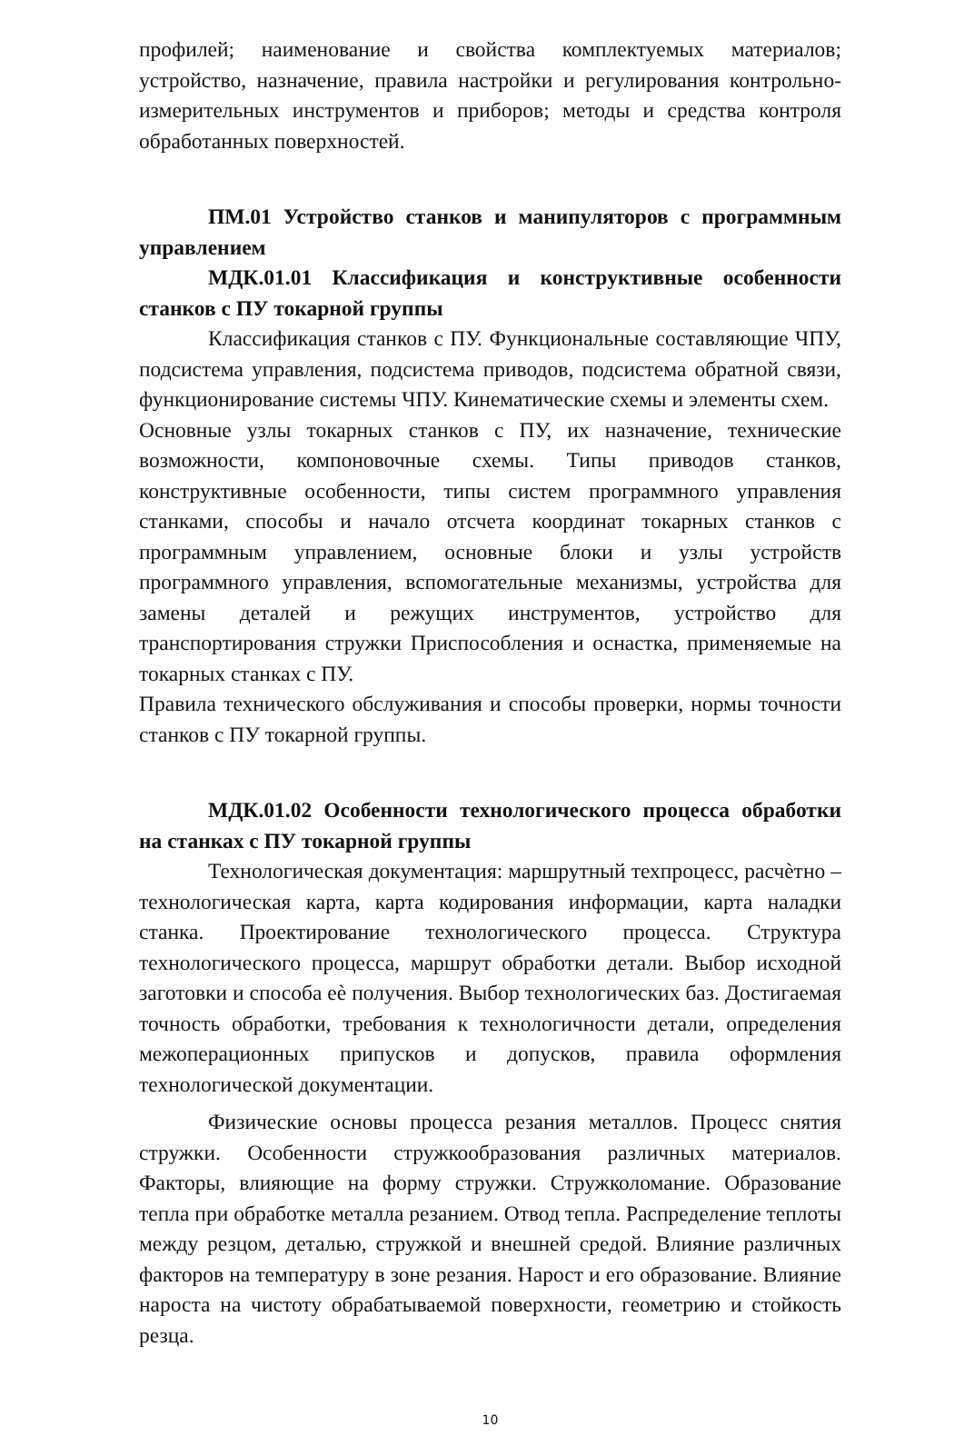профилей; наименование и свойства комплектуемых материалов; устройство, назначение, правила настройки и регулирования контрольно- измерительных инструментов и приборов; методы и средства контроля обработанных поверхностей.
ПМ.01 Устройство станков и манипуляторов с программным управлением
МДК.01.01 Классификация и конструктивные особенности станков с ПУ токарной группы
Классификация станков с ПУ. Функциональные составляющие ЧПУ, подсистема управления, подсистема приводов, подсистема обратной связи, функционирование системы ЧПУ. Кинематические схемы и элементы схем.
Основные узлы токарных станков с ПУ, их назначение, технические возможности, компоновочные схемы. Типы приводов станков, конструктивные особенности, типы систем программного управления станками, способы и начало отсчета координат токарных станков с программным управлением, основные блоки и узлы устройств программного управления, вспомогательные механизмы, устройства для замены деталей и режущих инструментов, устройство для транспортирования стружки Приспособления и оснастка, применяемые на токарных станках с ПУ.
Правила технического обслуживания и способы проверки, нормы точности станков с ПУ токарной группы.
МДК.01.02 Особенности технологического процесса обработки на станках с ПУ токарной группы
Технологическая документация: маршрутный техпроцесс, расчѐтно – технологическая карта, карта кодирования информации, карта наладки станка. Проектирование технологического процесса. Структура технологического процесса, маршрут обработки детали. Выбор исходной заготовки и способа еѐ получения. Выбор технологических баз. Достигаемая точность обработки, требования к технологичности детали, определения межоперационных припусков и допусков, правила оформления технологической документации.
Физические основы процесса резания металлов. Процесс снятия стружки. Особенности стружкообразования различных материалов. Факторы, влияющие на форму стружки. Стружколомание. Образование тепла при обработке металла резанием. Отвод тепла. Распределение теплоты между резцом, деталью, стружкой и внешней средой. Влияние различных факторов на температуру в зоне резания. Нарост и его образование. Влияние нароста на чистоту обрабатываемой поверхности, геометрию и стойкость резца.
10